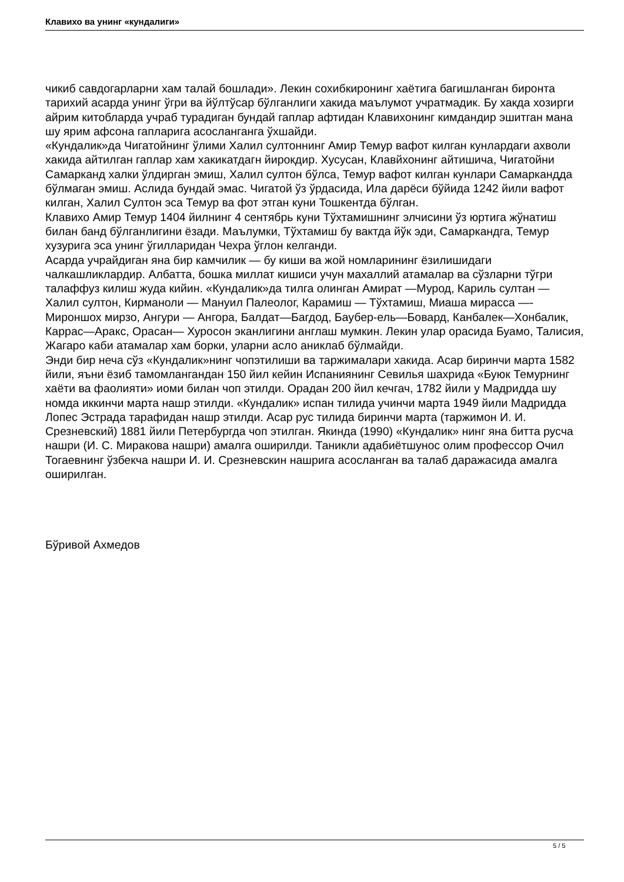Клавихо ва унинг «кундалиги»
чикиб савдогарларни хам талай бошлади». Лекин сохибкиронинг хаётига багишланган биронта тарихий асарда унинг ўгри ва йўлтўсар бўлганлиги хакида маълумот учратмадик. Бу хакда хозирги айрим китобларда учраб турадиган бундай гаплар афтидан Клавихонинг кимдандир эшитган мана шу ярим афсона гапларига асосланганга ўхшайди.
«Кундалик»да Чигатойнинг ўлими Халил султоннинг Амир Темур вафот килган кунлардаги ахволи хакида айтилган гаплар хам хакикатдагн йирокдир. Хусусан, Клавйхонинг айтишича, Чигатойни Самарканд халки ўлдирган эмиш, Халил султон бўлса, Темур вафот килган кунлари Самаркандда бўлмаган эмиш. Аслида бундай эмас. Чигатой ўз ўрдасида, Ила дарёси бўйида 1242 йили вафот килган, Халил Султон эса Темур ва фот этган куни Тошкентда бўлган.
Клавихо Амир Темур 1404 йилнинг 4 сентябрь куни Тўхтамишнинг элчисини ўз юртига жўнатиш билан банд бўлганлигини ёзади. Маълумки, Тўхтамиш бу вактда йўк эди, Самаркандга, Темур хузурига эса унинг ўгилларидан Чехра ўглон келганди.
Асарда учрайдиган яна бир камчилик — бу киши ва жой номларининг ёзилишидаги чалкашликлардир. Албатта, бошка миллат кишиси учун махаллий атамалар ва сўзларни тўгри талаффуз килиш жуда кийин. «Кундалик»да тилга олинган Амират —Мурод, Кариль султан — Халил султон, Кирманоли — Мануил Палеолог, Карамиш — Тўхтамиш, Миаша мирасса —-Мироншох мирзо, Ангури — Ангора, Балдат—Багдод, Баубер-ель—Бовард, Канбалек—Хонбалик, Каррас—Аракс, Орасан— Хуросон эканлигини англаш мумкин. Лекин улар орасида Буамо, Талисия, Жагаро каби атамалар хам борки, уларни асло аниклаб бўлмайди.
Энди бир неча сўз «Кундалик»нинг чопэтилиши ва таржималари хакида. Асар биринчи марта 1582 йили, яъни ёзиб тамомлангандан 150 йил кейин Испаниянинг Севилья шахрида «Буюк Темурнинг хаёти ва фаолияти» иоми билан чоп этилди. Орадан 200 йил кечгач, 1782 йили у Мадридда шу номда иккинчи марта нашр этилди. «Кундалик» испан тилида учинчи марта 1949 йили Мадридда Лопес Эстрада тарафидан нашр этилди. Асар рус тилида биринчи марта (таржимон И. И. Срезневский) 1881 йили Петербургда чоп этилган. Якинда (1990) «Кундалик» нинг яна битта русча нашри (И. С. Миракова нашри) амалга оширилди. Таникли адабиётшунос олим профессор Очил Тогаевнинг ўзбекча нашри И. И. Срезневскин нашрига асосланган ва талаб даражасида амалга оширилган.
Бўривой Ахмедов
5 / 5